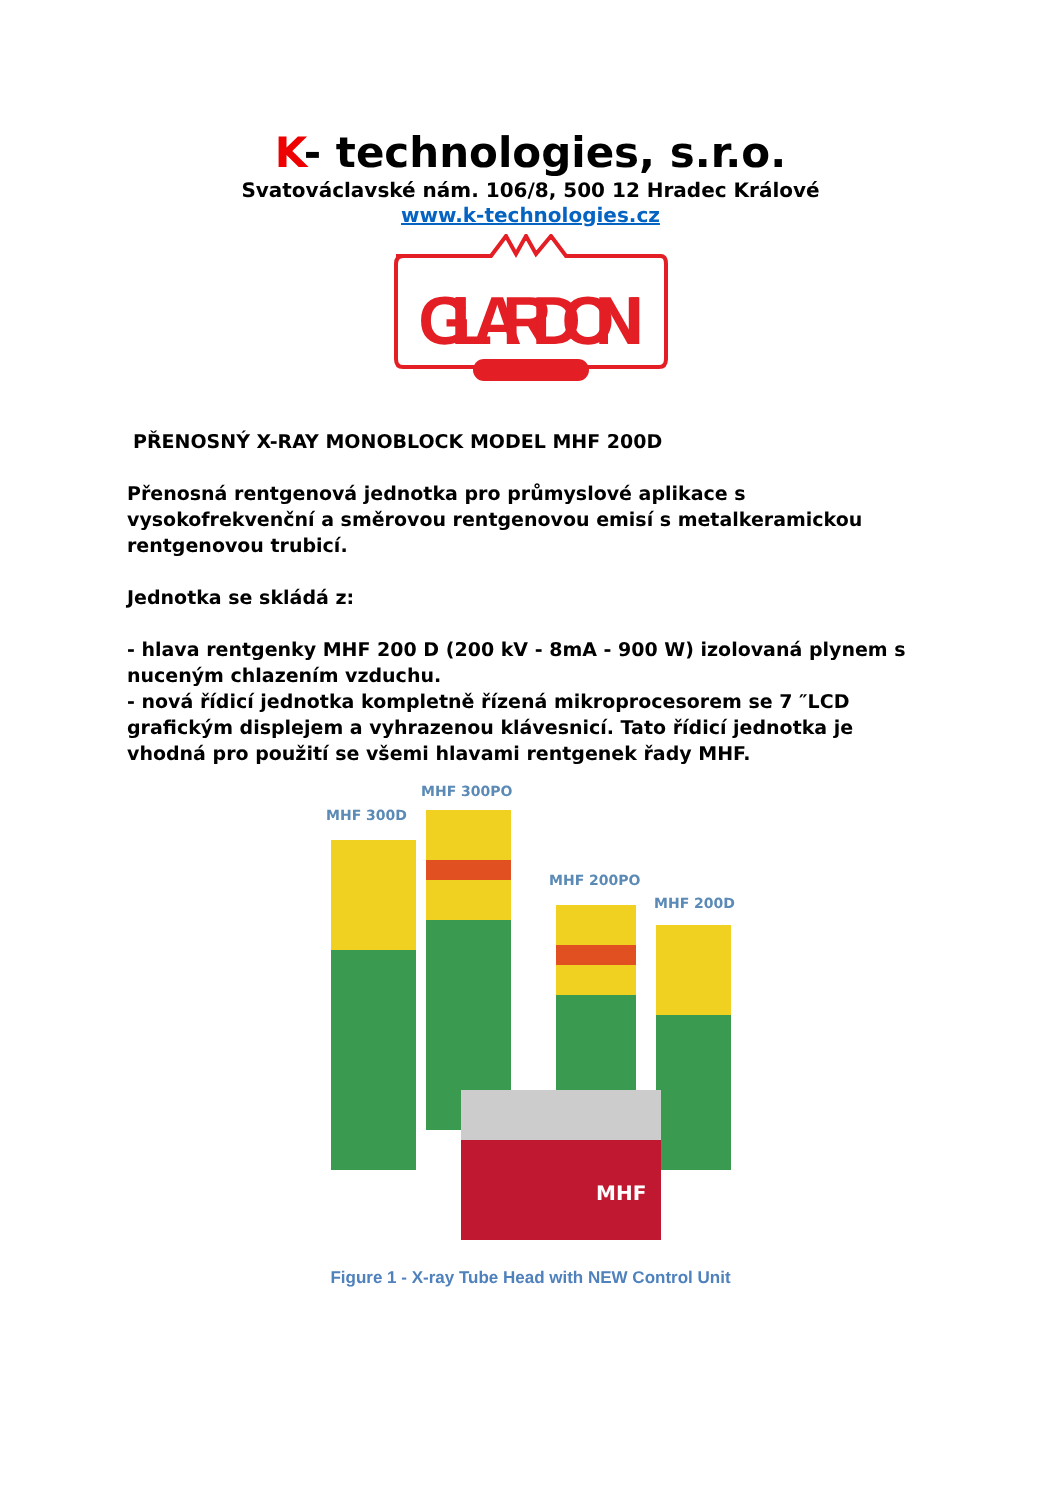K- technologies, s.r.o.
Svatováclavské nám. 106/8, 500 12 Hradec Králové
www.k-technologies.cz
GILARDONI
PŘENOSNÝ X-RAY MONOBLOCK MODEL MHF 200D
Přenosná rentgenová jednotka pro průmyslové aplikace s vysokofrekvenční a směrovou rentgenovou emisí s metalkeramickou rentgenovou trubicí.
Jednotka se skládá z:
- hlava rentgenky MHF 200 D (200 kV - 8mA - 900 W) izolovaná plynem s nuceným chlazením vzduchu.
- nová řídicí jednotka kompletně řízená mikroprocesorem se 7 ″LCD grafickým displejem a vyhrazenou klávesnicí. Tato řídicí jednotka je vhodná pro použití se všemi hlavami rentgenek řady MHF.
MHF 300D
MHF 300PO
MHF 200PO
MHF 200D
MHF
Figure 1 - X-ray Tube Head with NEW Control Unit